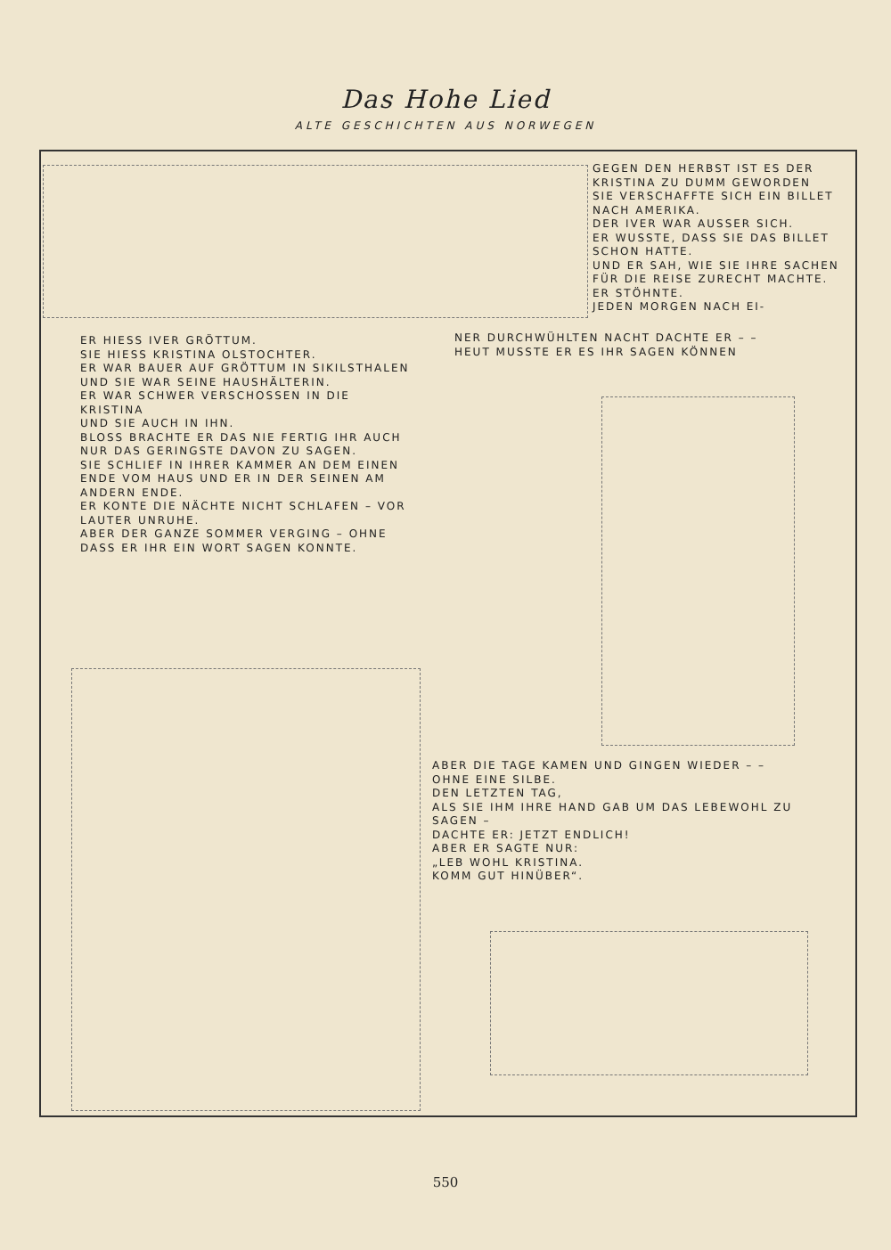Das Hohe Lied
ALTE GESCHICHTEN AUS NORWEGEN
GEGEN DEN HERBST IST ES DER KRISTINA ZU DUMM GEWORDEN
SIE VERSCHAFFTE SICH EIN BILLET NACH AMERIKA.
DER IVER WAR AUSSER SICH.
ER WUSSTE, DASS SIE DAS BILLET SCHON HATTE.
UND ER SAH, WIE SIE IHRE SACHEN FÜR DIE REISE ZURECHT MACHTE.
ER STÖHNTE.
JEDEN MORGEN NACH EI-
NER DURCHWÜHLTEN NACHT DACHTE ER – –
HEUT MUSSTE ER ES IHR SAGEN KÖNNEN
ER HIESS IVER GRÖTTUM.
SIE HIESS KRISTINA OLSTOCHTER.
ER WAR BAUER AUF GRÖTTUM IN SIKILSTHALEN
UND SIE WAR SEINE HAUSHÄLTERIN.
ER WAR SCHWER VERSCHOSSEN IN DIE KRISTINA
UND SIE AUCH IN IHN.
BLOSS BRACHTE ER DAS NIE FERTIG IHR AUCH NUR DAS GERINGSTE DAVON ZU SAGEN.
SIE SCHLIEF IN IHRER KAMMER AN DEM EINEN ENDE VOM HAUS UND ER IN DER SEINEN AM ANDERN ENDE.
ER KONTE DIE NÄCHTE NICHT SCHLAFEN – VOR LAUTER UNRUHE.
ABER DER GANZE SOMMER VERGING – OHNE DASS ER IHR EIN WORT SAGEN KONNTE.
ABER DIE TAGE KAMEN UND GINGEN WIEDER – – OHNE EINE SILBE.
DEN LETZTEN TAG,
ALS SIE IHM IHRE HAND GAB UM DAS LEBEWOHL ZU SAGEN –
DACHTE ER: JETZT ENDLICH!
ABER ER SAGTE NUR:
„LEB WOHL KRISTINA.
KOMM GUT HINÜBER“.
550